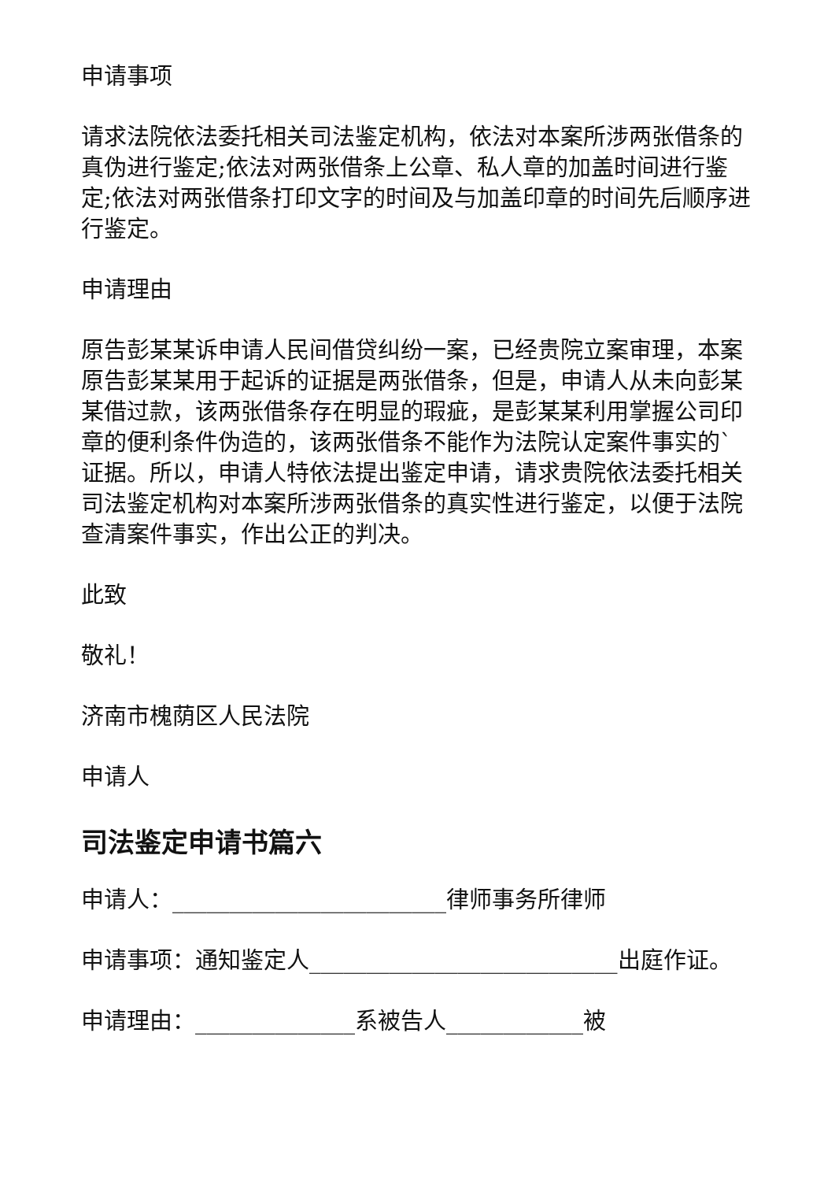申请事项
请求法院依法委托相关司法鉴定机构，依法对本案所涉两张借条的真伪进行鉴定;依法对两张借条上公章、私人章的加盖时间进行鉴定;依法对两张借条打印文字的时间及与加盖印章的时间先后顺序进行鉴定。
申请理由
原告彭某某诉申请人民间借贷纠纷一案，已经贵院立案审理，本案原告彭某某用于起诉的证据是两张借条，但是，申请人从未向彭某某借过款，该两张借条存在明显的瑕疵，是彭某某利用掌握公司印章的便利条件伪造的，该两张借条不能作为法院认定案件事实的`证据。所以，申请人特依法提出鉴定申请，请求贵院依法委托相关司法鉴定机构对本案所涉两张借条的真实性进行鉴定，以便于法院查清案件事实，作出公正的判决。
此致
敬礼！
济南市槐荫区人民法院
申请人
司法鉴定申请书篇六
申请人：________________________律师事务所律师
申请事项：通知鉴定人___________________________出庭作证。
申请理由：______________系被告人____________被